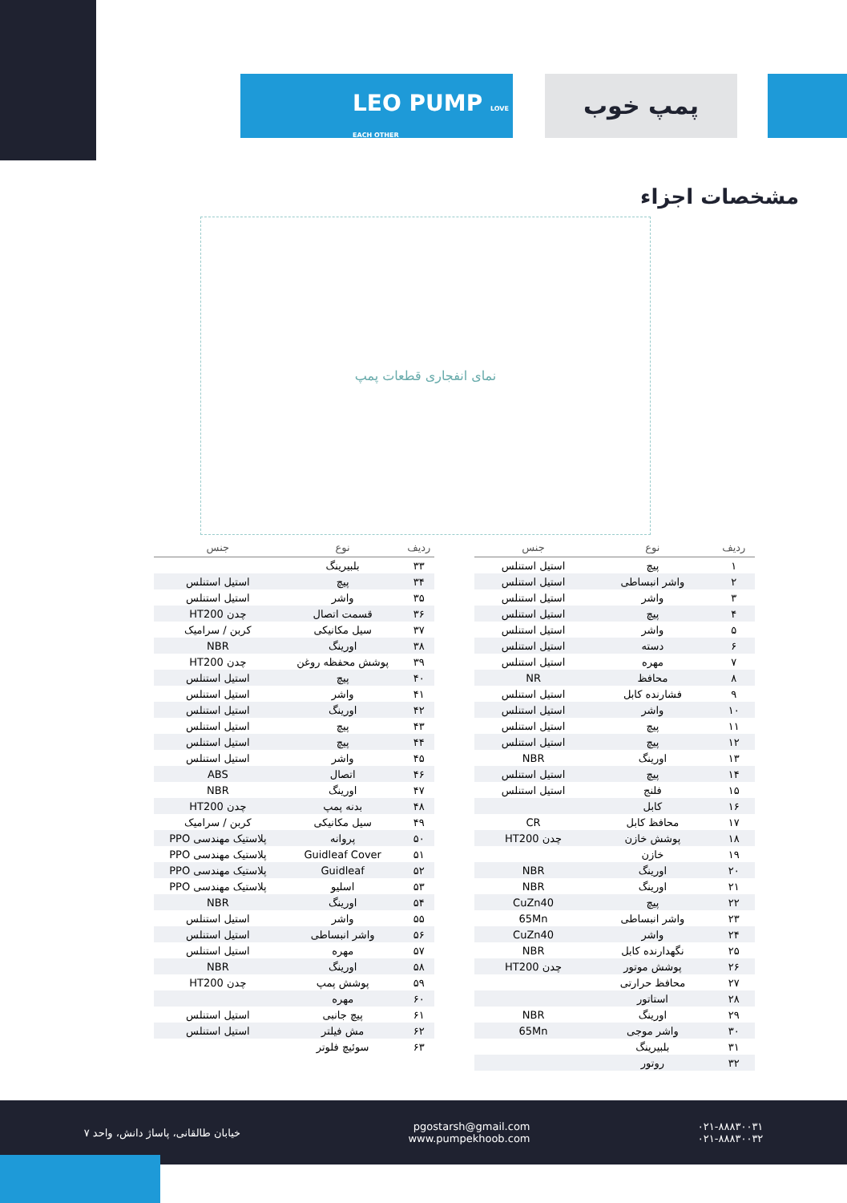LEO PUMP LOVE EACH OTHER
پمپ خوب
مشخصات اجزاء
نمای انفجاری قطعات پمپ
| ردیف | نوع | جنس |
| --- | --- | --- |
| ۱ | پیچ | استیل استنلس |
| ۲ | واشر انبساطی | استیل استنلس |
| ۳ | واشر | استیل استنلس |
| ۴ | پیچ | استیل استنلس |
| ۵ | واشر | استیل استنلس |
| ۶ | دسته | استیل استنلس |
| ۷ | مهره | استیل استنلس |
| ۸ | محافظ | NR |
| ۹ | فشارنده کابل | استیل استنلس |
| ۱۰ | واشر | استیل استنلس |
| ۱۱ | پیچ | استیل استنلس |
| ۱۲ | پیچ | استیل استنلس |
| ۱۳ | اورینگ | NBR |
| ۱۴ | پیچ | استیل استنلس |
| ۱۵ | فلنج | استیل استنلس |
| ۱۶ | کابل | |
| ۱۷ | محافظ کابل | CR |
| ۱۸ | پوشش خازن | چدن HT200 |
| ۱۹ | خازن | |
| ۲۰ | اورینگ | NBR |
| ۲۱ | اورینگ | NBR |
| ۲۲ | پیچ | CuZn40 |
| ۲۳ | واشر انبساطی | 65Mn |
| ۲۴ | واشر | CuZn40 |
| ۲۵ | نگهدارنده کابل | NBR |
| ۲۶ | پوشش موتور | چدن HT200 |
| ۲۷ | محافظ حرارتی | |
| ۲۸ | استاتور | |
| ۲۹ | اورینگ | NBR |
| ۳۰ | واشر موجی | 65Mn |
| ۳۱ | بلبیرینگ | |
| ۳۲ | روتور | |
| ردیف | نوع | جنس |
| --- | --- | --- |
| ۳۳ | بلبیرینگ | |
| ۳۴ | پیچ | استیل استنلس |
| ۳۵ | واشر | استیل استنلس |
| ۳۶ | قسمت اتصال | چدن HT200 |
| ۳۷ | سیل مکانیکی | کربن / سرامیک |
| ۳۸ | اورینگ | NBR |
| ۳۹ | پوشش محفظه روغن | چدن HT200 |
| ۴۰ | پیچ | استیل استنلس |
| ۴۱ | واشر | استیل استنلس |
| ۴۲ | اورینگ | استیل استنلس |
| ۴۳ | پیچ | استیل استنلس |
| ۴۴ | پیچ | استیل استنلس |
| ۴۵ | واشر | استیل استنلس |
| ۴۶ | اتصال | ABS |
| ۴۷ | اورینگ | NBR |
| ۴۸ | بدنه پمپ | چدن HT200 |
| ۴۹ | سیل مکانیکی | کربن / سرامیک |
| ۵۰ | پروانه | پلاستیک مهندسی PPO |
| ۵۱ | Guidleaf Cover | پلاستیک مهندسی PPO |
| ۵۲ | Guidleaf | پلاستیک مهندسی PPO |
| ۵۳ | اسلیو | پلاستیک مهندسی PPO |
| ۵۴ | اورینگ | NBR |
| ۵۵ | واشر | استیل استنلس |
| ۵۶ | واشر انبساطی | استیل استنلس |
| ۵۷ | مهره | استیل استنلس |
| ۵۸ | اورینگ | NBR |
| ۵۹ | پوشش پمپ | چدن HT200 |
| ۶۰ | مهره | |
| ۶۱ | پیچ جانبی | استیل استنلس |
| ۶۲ | مش فیلتر | استیل استنلس |
| ۶۳ | سوئیچ فلوتر | |
۰۲۱-۸۸۸۳۰۰۳۱
۰۲۱-۸۸۸۳۰۰۳۲
pgostarsh@gmail.com
www.pumpekhoob.com
خیابان طالقانی، پاساژ دانش، واحد ۷